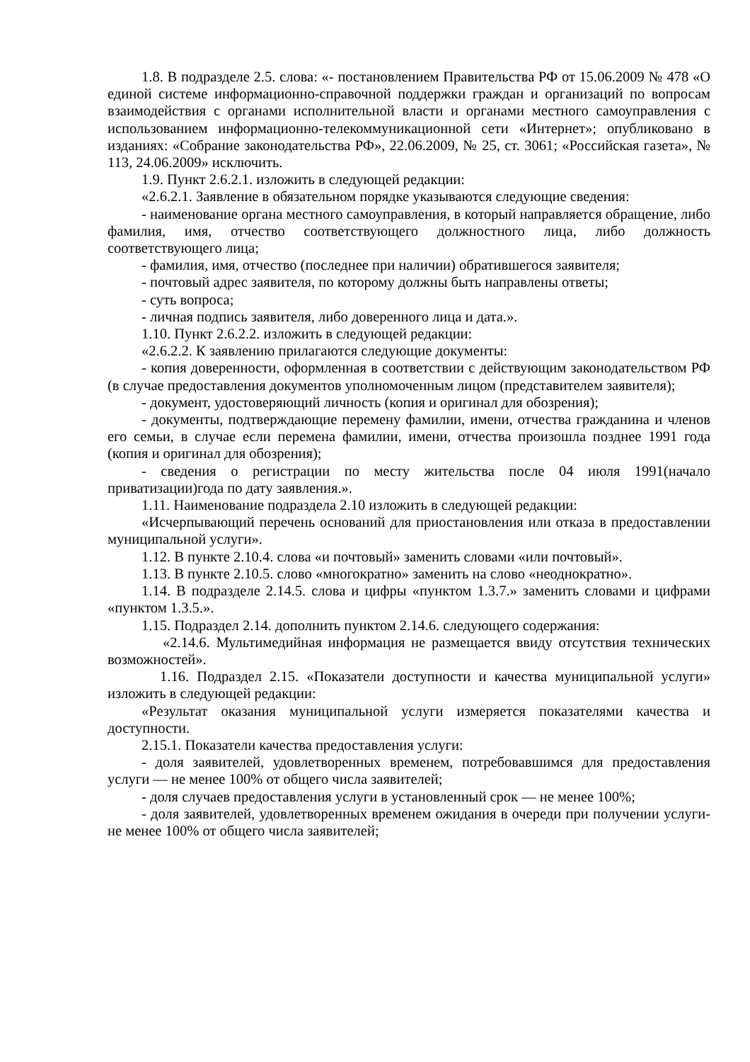1.8. В подразделе 2.5. слова: «- постановлением Правительства РФ от 15.06.2009 № 478 «О единой системе информационно-справочной поддержки граждан и организаций по вопросам взаимодействия с органами исполнительной власти и органами местного самоуправления с использованием информационно-телекоммуникационной сети «Интернет»; опубликовано в изданиях: «Собрание законодательства РФ», 22.06.2009, № 25, ст. 3061; «Российская газета», № 113, 24.06.2009» исключить.
1.9. Пункт 2.6.2.1. изложить в следующей редакции:
«2.6.2.1. Заявление в обязательном порядке указываются следующие сведения:
- наименование органа местного самоуправления, в который направляется обращение, либо фамилия, имя, отчество соответствующего должностного лица, либо должность соответствующего лица;
- фамилия, имя, отчество (последнее при наличии) обратившегося заявителя;
- почтовый адрес заявителя, по которому должны быть направлены ответы;
- суть вопроса;
- личная подпись заявителя, либо доверенного лица и дата.».
1.10. Пункт 2.6.2.2. изложить в следующей редакции:
«2.6.2.2. К заявлению прилагаются следующие документы:
- копия доверенности, оформленная в соответствии с действующим законодательством РФ (в случае предоставления документов уполномоченным лицом (представителем заявителя);
- документ, удостоверяющий личность (копия и оригинал для обозрения);
- документы, подтверждающие перемену фамилии, имени, отчества гражданина и членов его семьи, в случае если перемена фамилии, имени, отчества произошла позднее 1991 года (копия и оригинал для обозрения);
- сведения о регистрации по месту жительства после 04 июля 1991(начало приватизации)года по дату заявления.».
1.11. Наименование подраздела 2.10 изложить в следующей редакции:
«Исчерпывающий перечень оснований для приостановления или отказа в предоставлении муниципальной услуги».
1.12. В пункте 2.10.4. слова «и почтовый» заменить словами «или почтовый».
1.13. В пункте 2.10.5. слово «многократно» заменить на слово «неоднократно».
1.14. В подразделе 2.14.5. слова и цифры «пунктом 1.3.7.» заменить словами и цифрами «пунктом 1.3.5.».
1.15. Подраздел 2.14. дополнить пунктом 2.14.6. следующего содержания:
«2.14.6. Мультимедийная информация не размещается ввиду отсутствия технических возможностей».
1.16. Подраздел 2.15. «Показатели доступности и качества муниципальной услуги» изложить в следующей редакции:
«Результат оказания муниципальной услуги измеряется показателями качества и доступности.
2.15.1. Показатели качества предоставления услуги:
- доля заявителей, удовлетворенных временем, потребовавшимся для предоставления услуги — не менее 100% от общего числа заявителей;
- доля случаев предоставления услуги в установленный срок — не менее 100%;
- доля заявителей, удовлетворенных временем ожидания в очереди при получении услуги-не менее 100% от общего числа заявителей;